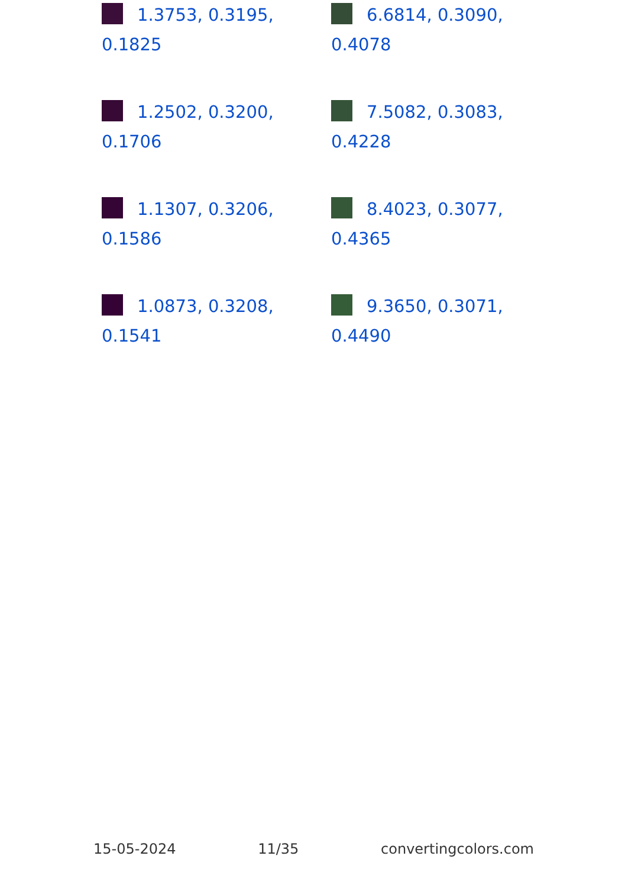1.3753, 0.3195, 0.1825
6.6814, 0.3090, 0.4078
1.2502, 0.3200, 0.1706
7.5082, 0.3083, 0.4228
1.1307, 0.3206, 0.1586
8.4023, 0.3077, 0.4365
1.0873, 0.3208, 0.1541
9.3650, 0.3071, 0.4490
15-05-2024 11/35 convertingcolors.com